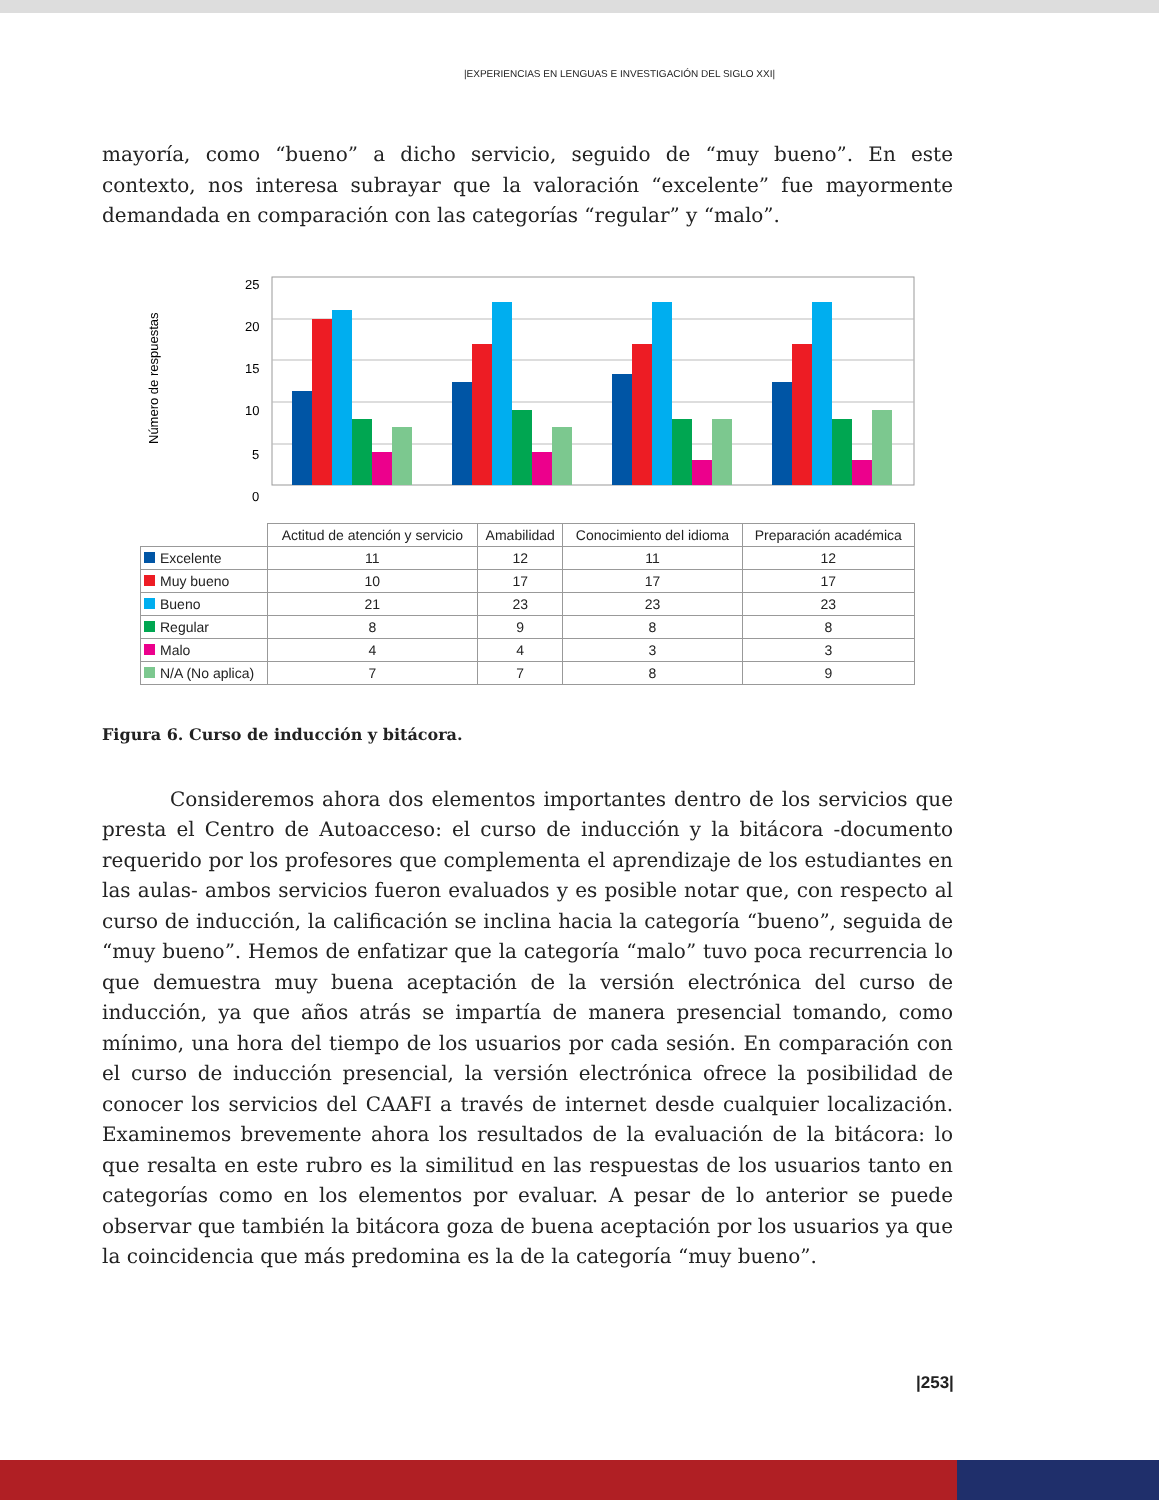|EXPERIENCIAS EN LENGUAS E INVESTIGACIÓN DEL SIGLO XXI|
mayoría, como “bueno” a dicho servicio, seguido de “muy bueno”. En este contexto, nos interesa subrayar que la valoración “excelente” fue mayormente demandada en comparación con las categorías “regular” y “malo”.
Número de respuestas
25
20
15
10
5
0
| | Actitud de atención y servicio | Amabilidad | Conocimiento del idioma | Preparación académica |
| --- | --- | --- | --- | --- |
| Excelente | 11 | 12 | 11 | 12 |
| Muy bueno | 10 | 17 | 17 | 17 |
| Bueno | 21 | 23 | 23 | 23 |
| Regular | 8 | 9 | 8 | 8 |
| Malo | 4 | 4 | 3 | 3 |
| N/A (No aplica) | 7 | 7 | 8 | 9 |
Figura 6. Curso de inducción y bitácora.
Consideremos ahora dos elementos importantes dentro de los servicios que presta el Centro de Autoacceso: el curso de inducción y la bitácora -documento requerido por los profesores que complementa el aprendizaje de los estudiantes en las aulas- ambos servicios fueron evaluados y es posible notar que, con respecto al curso de inducción, la calificación se inclina hacia la categoría “bueno”, seguida de “muy bueno”. Hemos de enfatizar que la categoría “malo” tuvo poca recurrencia lo que demuestra muy buena aceptación de la versión electrónica del curso de inducción, ya que años atrás se impartía de manera presencial tomando, como mínimo, una hora del tiempo de los usuarios por cada sesión. En comparación con el curso de inducción presencial, la versión electrónica ofrece la posibilidad de conocer los servicios del CAAFI a través de internet desde cualquier localización. Examinemos brevemente ahora los resultados de la evaluación de la bitácora: lo que resalta en este rubro es la similitud en las respuestas de los usuarios tanto en categorías como en los elementos por evaluar. A pesar de lo anterior se puede observar que también la bitácora goza de buena aceptación por los usuarios ya que la coincidencia que más predomina es la de la categoría “muy bueno”.
|253|